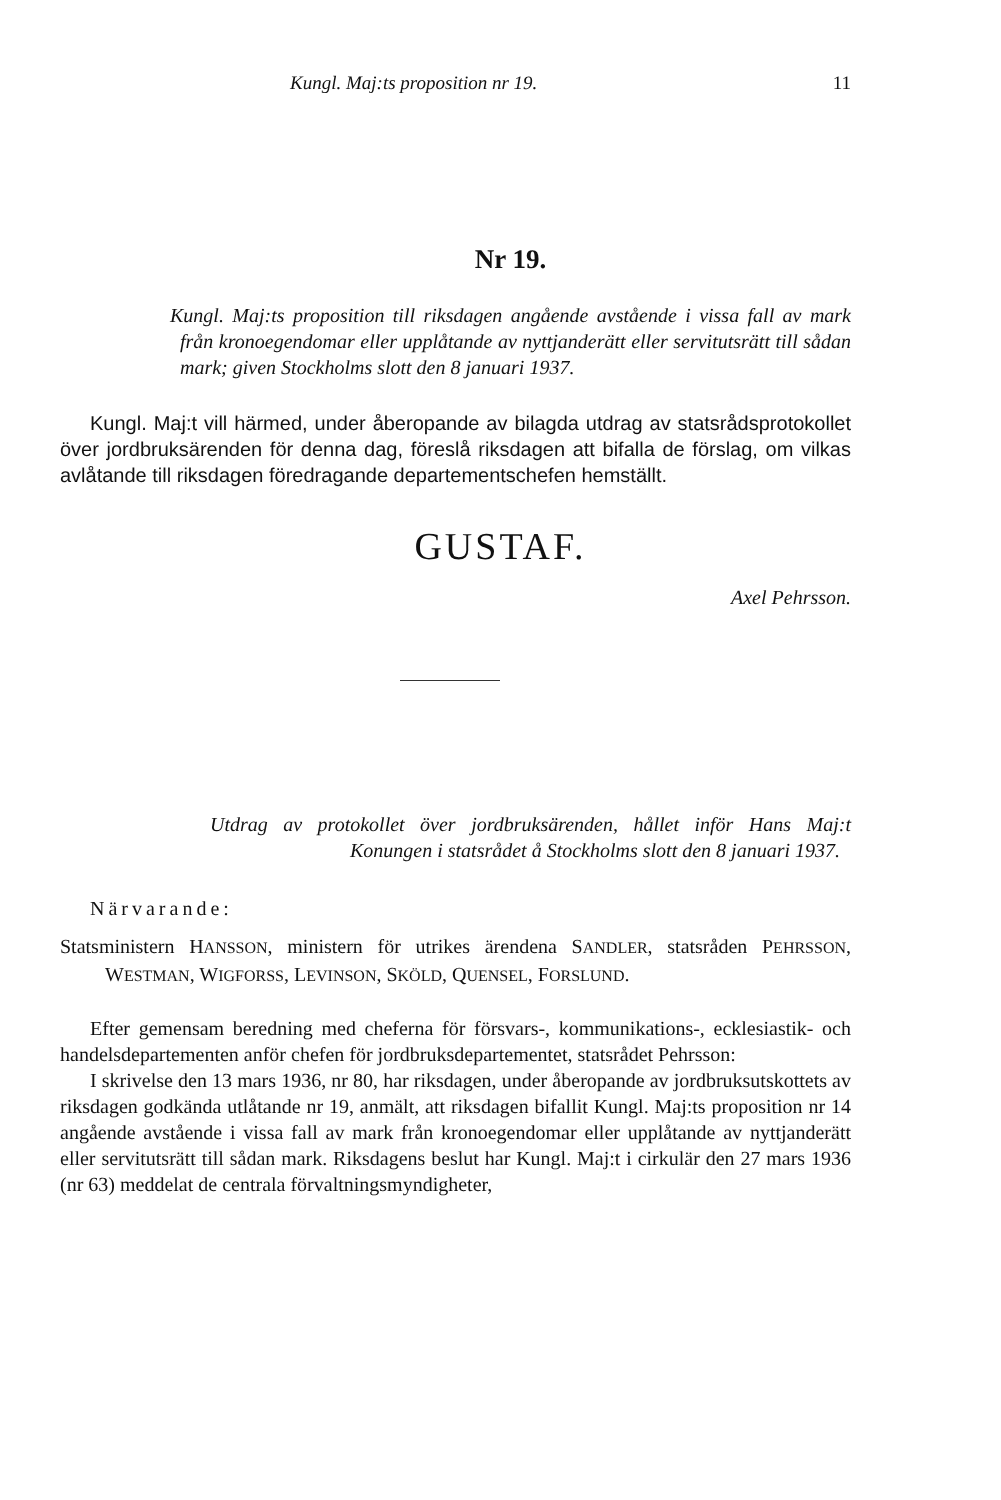Kungl. Maj:ts proposition nr 19. 11
Nr 19.
Kungl. Maj:ts proposition till riksdagen angående avstående i vissa fall av mark från kronoegendomar eller upplåtande av nyttjanderätt eller servitutsrätt till sådan mark; given Stockholms slott den 8 januari 1937.
Kungl. Maj:t vill härmed, under åberopande av bilagda utdrag av statsrådsprotokollet över jordbruksärenden för denna dag, föreslå riksdagen att bifalla de förslag, om vilkas avlåtande till riksdagen föredragande departementschefen hemställt.
GUSTAF.
Axel Pehrsson.
Utdrag av protokollet över jordbruksärenden, hållet inför Hans Maj:t Konungen i statsrådet å Stockholms slott den 8 januari 1937.
Närvarande:
Statsministern HANSSON, ministern för utrikes ärendena SANDLER, statsråden PEHRSSON, WESTMAN, WIGFORSS, LEVINSON, SKÖLD, QUENSEL, FORSLUND.
Efter gemensam beredning med cheferna för försvars-, kommunikations-, ecklesiastik- och handelsdepartementen anför chefen för jordbruksdepartementet, statsrådet Pehrsson:
I skrivelse den 13 mars 1936, nr 80, har riksdagen, under åberopande av jordbruksutskottets av riksdagen godkända utlåtande nr 19, anmält, att riksdagen bifallit Kungl. Maj:ts proposition nr 14 angående avstående i vissa fall av mark från kronoegendomar eller upplåtande av nyttjanderätt eller servitutsrätt till sådan mark. Riksdagens beslut har Kungl. Maj:t i cirkulär den 27 mars 1936 (nr 63) meddelat de centrala förvaltningsmyndigheter,